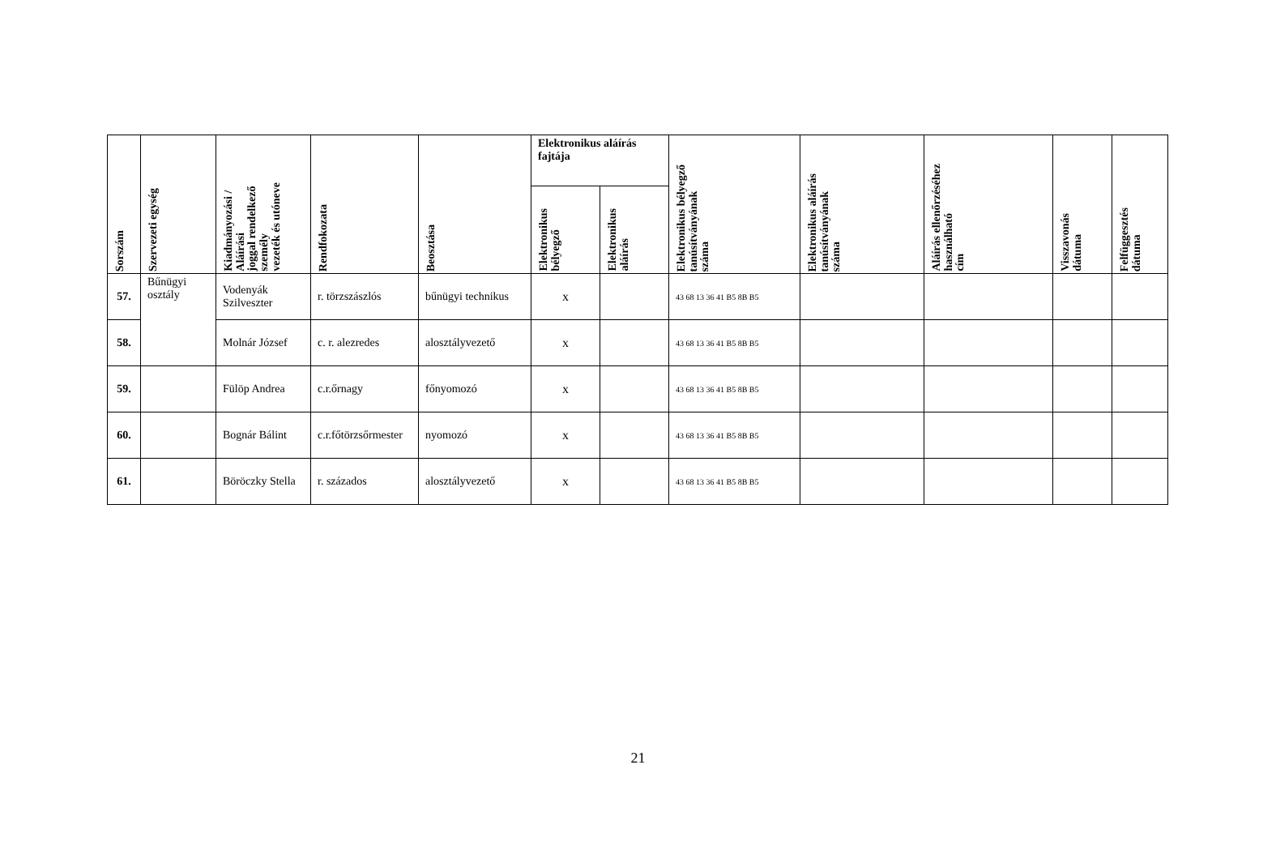| Sorszám | Szervezeti egység | Kiadmányozási / Aláírási joggal rendelkező személy vezeték és utóneve | Rendfokozata | Beosztása | Elektronikus aláírás fajtája | | Elektronikus bélyegző tanúsítványának száma | Elektronikus aláírás tanúsítványának száma | Aláírás ellenőrzéséhez használható cím | Visszavonás dátuma | Felfüggesztés dátuma |
| --- | --- | --- | --- | --- | --- | --- | --- | --- | --- | --- | --- |
| | | | | | Elektronikus bélyegző | Elektronikus aláírás | | | | | |
| 57. | Bűnügyi osztály | Vodenyák Szilveszter | r. törzszászlós | bűnügyi technikus | x | | 43 68 13 36 41 B5 8B B5 | | | | |
| 58. | | Molnár József | c. r. alezredes | alosztályvezető | x | | 43 68 13 36 41 B5 8B B5 | | | | |
| 59. | | Fülöp Andrea | c.r.őrnagy | főnyomozó | x | | 43 68 13 36 41 B5 8B B5 | | | | |
| 60. | | Bognár Bálint | c.r.főtörzsőrmester | nyomozó | x | | 43 68 13 36 41 B5 8B B5 | | | | |
| 61. | | Böröczky Stella | r. százados | alosztályvezető | x | | 43 68 13 36 41 B5 8B B5 | | | | |
21